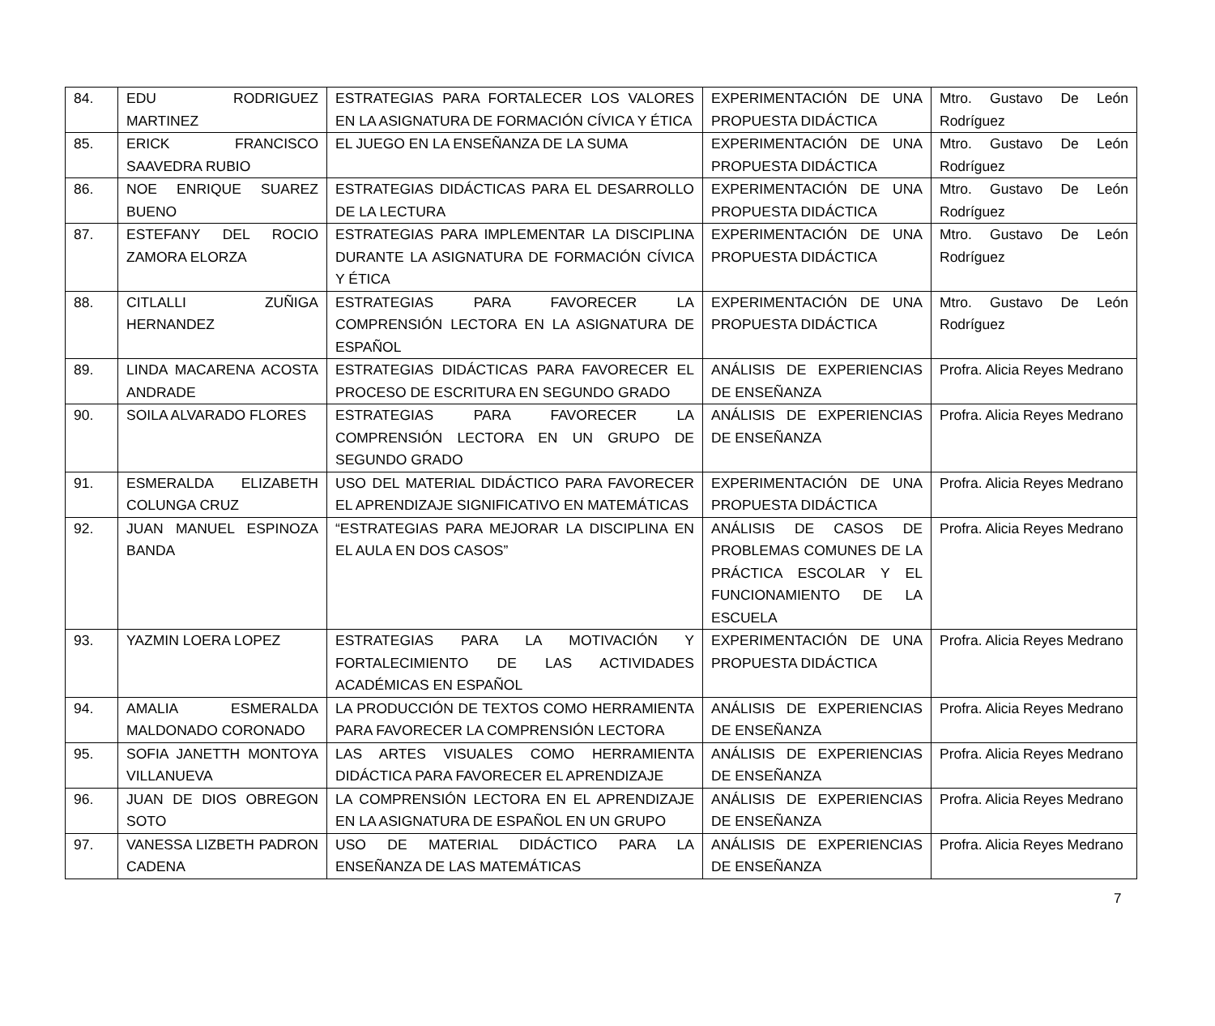| 84. | EDU RODRIGUEZ MARTINEZ | ESTRATEGIAS PARA FORTALECER LOS VALORES EN LA ASIGNATURA DE FORMACIÓN CÍVICA Y ÉTICA | EXPERIMENTACIÓN DE UNA PROPUESTA DIDÁCTICA | Mtro. Gustavo De León Rodríguez |
| 85. | ERICK FRANCISCO SAAVEDRA RUBIO | EL JUEGO EN LA ENSEÑANZA DE LA SUMA | EXPERIMENTACIÓN DE UNA PROPUESTA DIDÁCTICA | Mtro. Gustavo De León Rodríguez |
| 86. | NOE ENRIQUE SUAREZ BUENO | ESTRATEGIAS DIDÁCTICAS PARA EL DESARROLLO DE LA LECTURA | EXPERIMENTACIÓN DE UNA PROPUESTA DIDÁCTICA | Mtro. Gustavo De León Rodríguez |
| 87. | ESTEFANY DEL ROCIO ZAMORA ELORZA | ESTRATEGIAS PARA IMPLEMENTAR LA DISCIPLINA DURANTE LA ASIGNATURA DE FORMACIÓN CÍVICA Y ÉTICA | EXPERIMENTACIÓN DE UNA PROPUESTA DIDÁCTICA | Mtro. Gustavo De León Rodríguez |
| 88. | CITLALLI ZUÑIGA HERNANDEZ | ESTRATEGIAS PARA FAVORECER LA COMPRENSIÓN LECTORA EN LA ASIGNATURA DE ESPAÑOL | EXPERIMENTACIÓN DE UNA PROPUESTA DIDÁCTICA | Mtro. Gustavo De León Rodríguez |
| 89. | LINDA MACARENA ACOSTA ANDRADE | ESTRATEGIAS DIDÁCTICAS PARA FAVORECER EL PROCESO DE ESCRITURA EN SEGUNDO GRADO | ANÁLISIS DE EXPERIENCIAS DE ENSEÑANZA | Profra. Alicia Reyes Medrano |
| 90. | SOILA ALVARADO FLORES | ESTRATEGIAS PARA FAVORECER LA COMPRENSIÓN LECTORA EN UN GRUPO DE SEGUNDO GRADO | ANÁLISIS DE EXPERIENCIAS DE ENSEÑANZA | Profra. Alicia Reyes Medrano |
| 91. | ESMERALDA ELIZABETH COLUNGA CRUZ | USO DEL MATERIAL DIDÁCTICO PARA FAVORECER EL APRENDIZAJE SIGNIFICATIVO EN MATEMÁTICAS | EXPERIMENTACIÓN DE UNA PROPUESTA DIDÁCTICA | Profra. Alicia Reyes Medrano |
| 92. | JUAN MANUEL ESPINOZA BANDA | “ESTRATEGIAS PARA MEJORAR LA DISCIPLINA EN EL AULA EN DOS CASOS” | ANÁLISIS DE CASOS DE PROBLEMAS COMUNES DE LA PRÁCTICA ESCOLAR Y EL FUNCIONAMIENTO DE LA ESCUELA | Profra. Alicia Reyes Medrano |
| 93. | YAZMIN LOERA LOPEZ | ESTRATEGIAS PARA LA MOTIVACIÓN Y FORTALECIMIENTO DE LAS ACTIVIDADES ACADÉMICAS EN ESPAÑOL | EXPERIMENTACIÓN DE UNA PROPUESTA DIDÁCTICA | Profra. Alicia Reyes Medrano |
| 94. | AMALIA ESMERALDA MALDONADO CORONADO | LA PRODUCCIÓN DE TEXTOS COMO HERRAMIENTA PARA FAVORECER LA COMPRENSIÓN LECTORA | ANÁLISIS DE EXPERIENCIAS DE ENSEÑANZA | Profra. Alicia Reyes Medrano |
| 95. | SOFIA JANETTH MONTOYA VILLANUEVA | LAS ARTES VISUALES COMO HERRAMIENTA DIDÁCTICA PARA FAVORECER EL APRENDIZAJE | ANÁLISIS DE EXPERIENCIAS DE ENSEÑANZA | Profra. Alicia Reyes Medrano |
| 96. | JUAN DE DIOS OBREGON SOTO | LA COMPRENSIÓN LECTORA EN EL APRENDIZAJE EN LA ASIGNATURA DE ESPAÑOL EN UN GRUPO | ANÁLISIS DE EXPERIENCIAS DE ENSEÑANZA | Profra. Alicia Reyes Medrano |
| 97. | VANESSA LIZBETH PADRON CADENA | USO DE MATERIAL DIDÁCTICO PARA LA ENSEÑANZA DE LAS MATEMÁTICAS | ANÁLISIS DE EXPERIENCIAS DE ENSEÑANZA | Profra. Alicia Reyes Medrano |
7